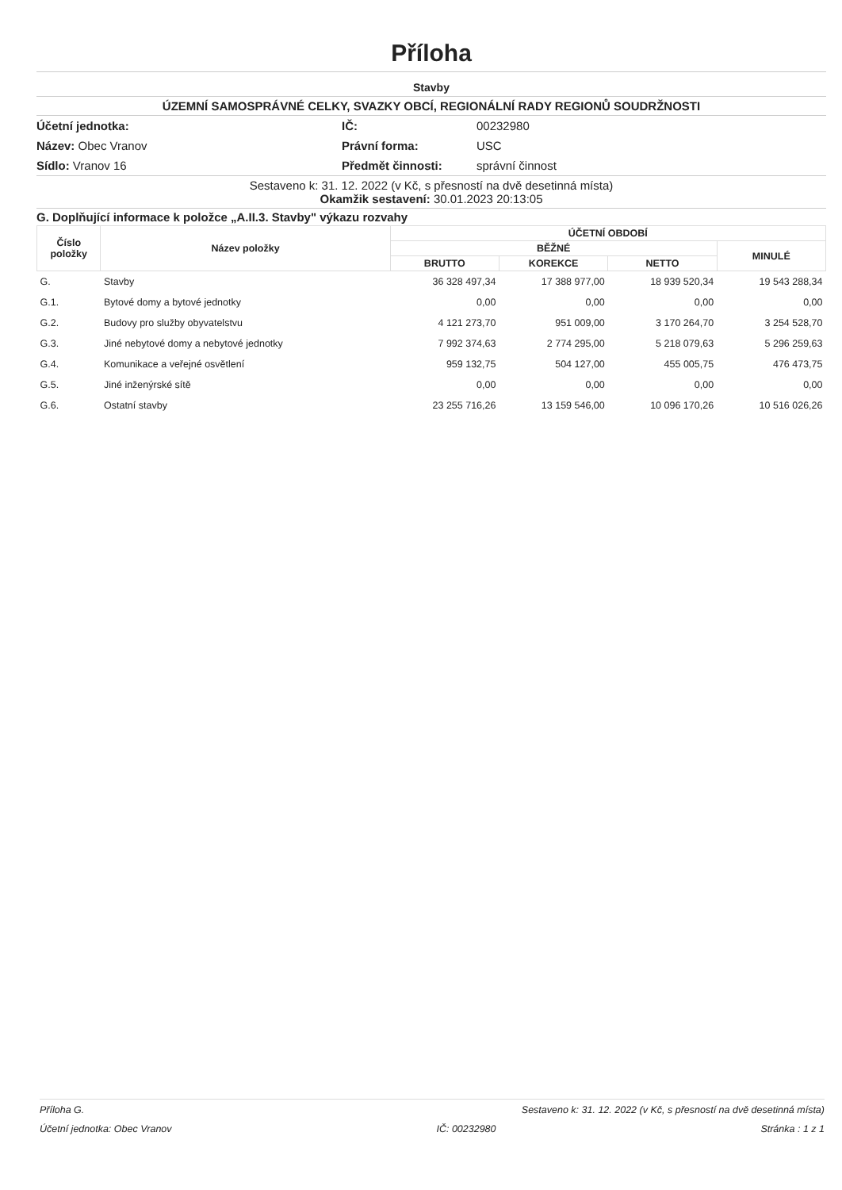Příloha
Stavby
ÚZEMNÍ SAMOSPRÁVNÉ CELKY, SVAZKY OBCÍ, REGIONÁLNÍ RADY REGIONŮ SOUDRŽNOSTI
Účetní jednotka:
Název: Obec Vranov
Sídlo: Vranov 16
IČ:
Právní forma:
Předmět činnosti:
00232980
USC
správní činnost
Sestaveno k: 31. 12. 2022 (v Kč, s přesností na dvě desetinná místa)
Okamžik sestavení: 30.01.2023 20:13:05
G. Doplňující informace k položce „A.II.3. Stavby" výkazu rozvahy
| Číslo položky | Název položky | ÚČETNÍ OBDOBÍ | | | |
| --- | --- | --- | --- | --- | --- |
| | | BĚŽNÉ | | | MINULÉ |
| | | BRUTTO | KOREKCE | NETTO | |
| G. | Stavby | 36 328 497,34 | 17 388 977,00 | 18 939 520,34 | 19 543 288,34 |
| G.1. | Bytové domy a bytové jednotky | 0,00 | 0,00 | 0,00 | 0,00 |
| G.2. | Budovy pro služby obyvatelstvu | 4 121 273,70 | 951 009,00 | 3 170 264,70 | 3 254 528,70 |
| G.3. | Jiné nebytové domy a nebytové jednotky | 7 992 374,63 | 2 774 295,00 | 5 218 079,63 | 5 296 259,63 |
| G.4. | Komunikace a veřejné osvětlení | 959 132,75 | 504 127,00 | 455 005,75 | 476 473,75 |
| G.5. | Jiné inženýrské sítě | 0,00 | 0,00 | 0,00 | 0,00 |
| G.6. | Ostatní stavby | 23 255 716,26 | 13 159 546,00 | 10 096 170,26 | 10 516 026,26 |
Příloha G. Sestaveno k: 31. 12. 2022 (v Kč, s přesností na dvě desetinná místa)
Účetní jednotka: Obec Vranov IČ: 00232980 Stránka : 1 z 1